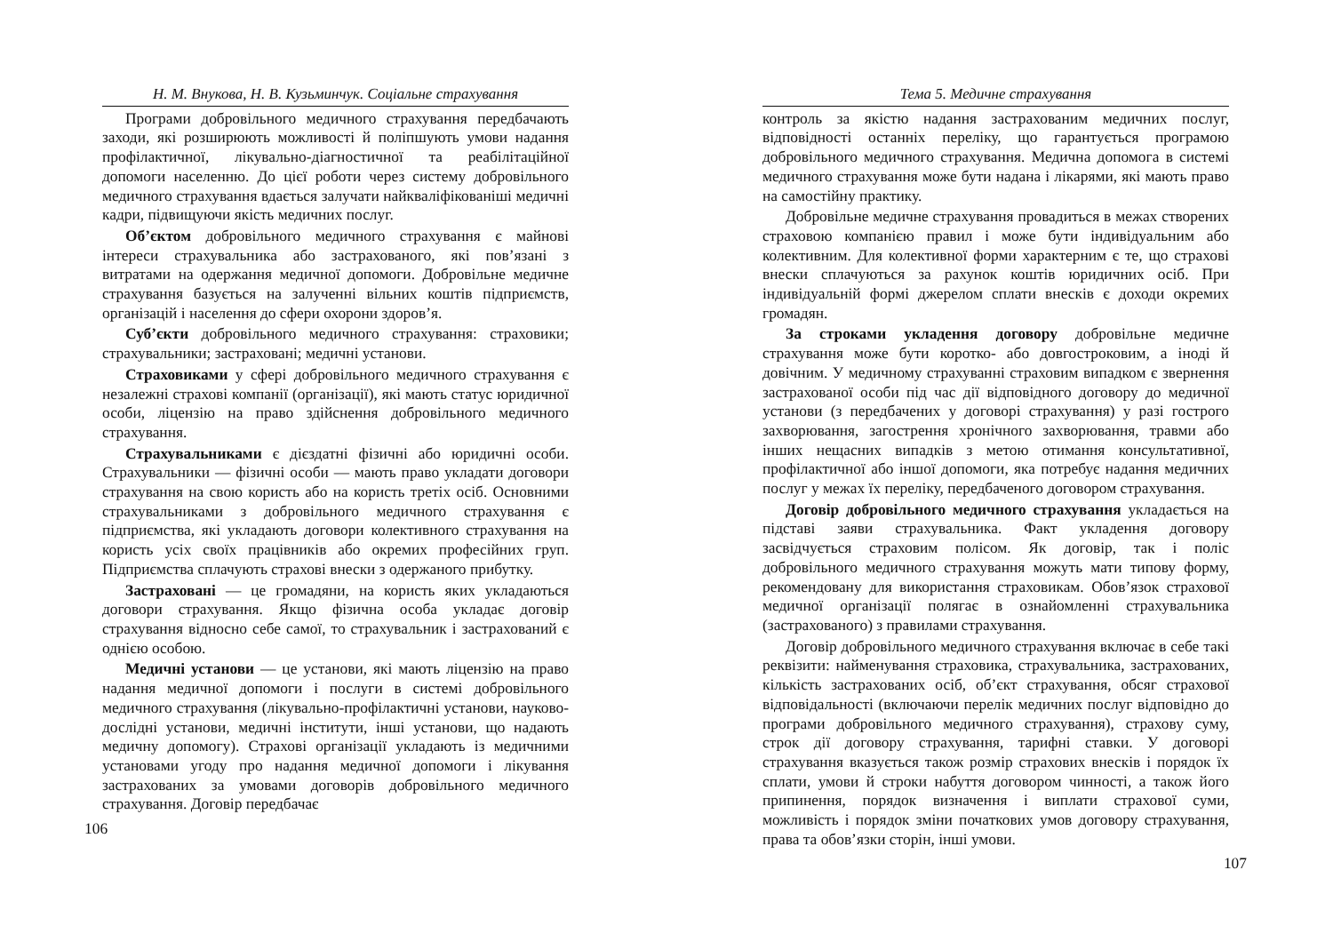Н. М. Внукова, Н. В. Кузьминчук. Соціальне страхування
Програми добровільного медичного страхування передбачають заходи, які розширюють можливості й поліпшують умови надання профілактичної, лікувально-діагностичної та реабілітаційної допомоги населенню. До цієї роботи через систему добровільного медичного страхування вдається залучати найкваліфікованіші медичні кадри, підвищуючи якість медичних послуг.
Об’єктом добровільного медичного страхування є майнові інтереси страхувальника або застрахованого, які пов’язані з витратами на одержання медичної допомоги. Добровільне медичне страхування базується на залученні вільних коштів підприємств, організацій і населення до сфери охорони здоров’я.
Суб’єкти добровільного медичного страхування: страховики; страхувальники; застраховані; медичні установи.
Страховиками у сфері добровільного медичного страхування є незалежні страхові компанії (організації), які мають статус юридичної особи, ліцензію на право здійснення добровільного медичного страхування.
Страхувальниками є дієздатні фізичні або юридичні особи. Страхувальники — фізичні особи — мають право укладати договори страхування на свою користь або на користь третіх осіб. Основними страхувальниками з добровільного медичного страхування є підприємства, які укладають договори колективного страхування на користь усіх своїх працівників або окремих професійних груп. Підприємства сплачують страхові внески з одержаного прибутку.
Застраховані — це громадяни, на користь яких укладаються договори страхування. Якщо фізична особа укладає договір страхування відносно себе самої, то страхувальник і застрахований є однією особою.
Медичні установи — це установи, які мають ліцензію на право надання медичної допомоги і послуги в системі добровільного медичного страхування (лікувально-профілактичні установи, науково-дослідні установи, медичні інститути, інші установи, що надають медичну допомогу). Страхові організації укладають із медичними установами угоду про надання медичної допомоги і лікування застрахованих за умовами договорів добровільного медичного страхування. Договір передбачає
106
Тема 5. Медичне страхування
контроль за якістю надання застрахованим медичних послуг, відповідності останніх переліку, що гарантується програмою добровільного медичного страхування. Медична допомога в системі медичного страхування може бути надана і лікарями, які мають право на самостійну практику.
Добровільне медичне страхування провадиться в межах створених страховою компанією правил і може бути індивідуальним або колективним. Для колективної форми характерним є те, що страхові внески сплачуються за рахунок коштів юридичних осіб. При індивідуальній формі джерелом сплати внесків є доходи окремих громадян.
За строками укладення договору добровільне медичне страхування може бути коротко- або довгостроковим, а іноді й довічним. У медичному страхуванні страховим випадком є звернення застрахованої особи під час дії відповідного договору до медичної установи (з передбачених у договорі страхування) у разі гострого захворювання, загострення хронічного захворювання, травми або інших нещасних випадків з метою отимання консультативної, профілактичної або іншої допомоги, яка потребує надання медичних послуг у межах їх переліку, передбаченого договором страхування.
Договір добровільного медичного страхування укладається на підставі заяви страхувальника. Факт укладення договору засвідчується страховим полісом. Як договір, так і поліс добровільного медичного страхування можуть мати типову форму, рекомендовану для використання страховикам. Обов’язок страхової медичної організації полягає в ознайомленні страхувальника (застрахованого) з правилами страхування.
Договір добровільного медичного страхування включає в себе такі реквізити: найменування страховика, страхувальника, застрахованих, кількість застрахованих осіб, об’єкт страхування, обсяг страхової відповідальності (включаючи перелік медичних послуг відповідно до програми добровільного медичного страхування), страхову суму, строк дії договору страхування, тарифні ставки. У договорі страхування вказується також розмір страхових внесків і порядок їх сплати, умови й строки набуття договором чинності, а також його припинення, порядок визначення і виплати страхової суми, можливість і порядок зміни початкових умов договору страхування, права та обов’язки сторін, інші умови.
107